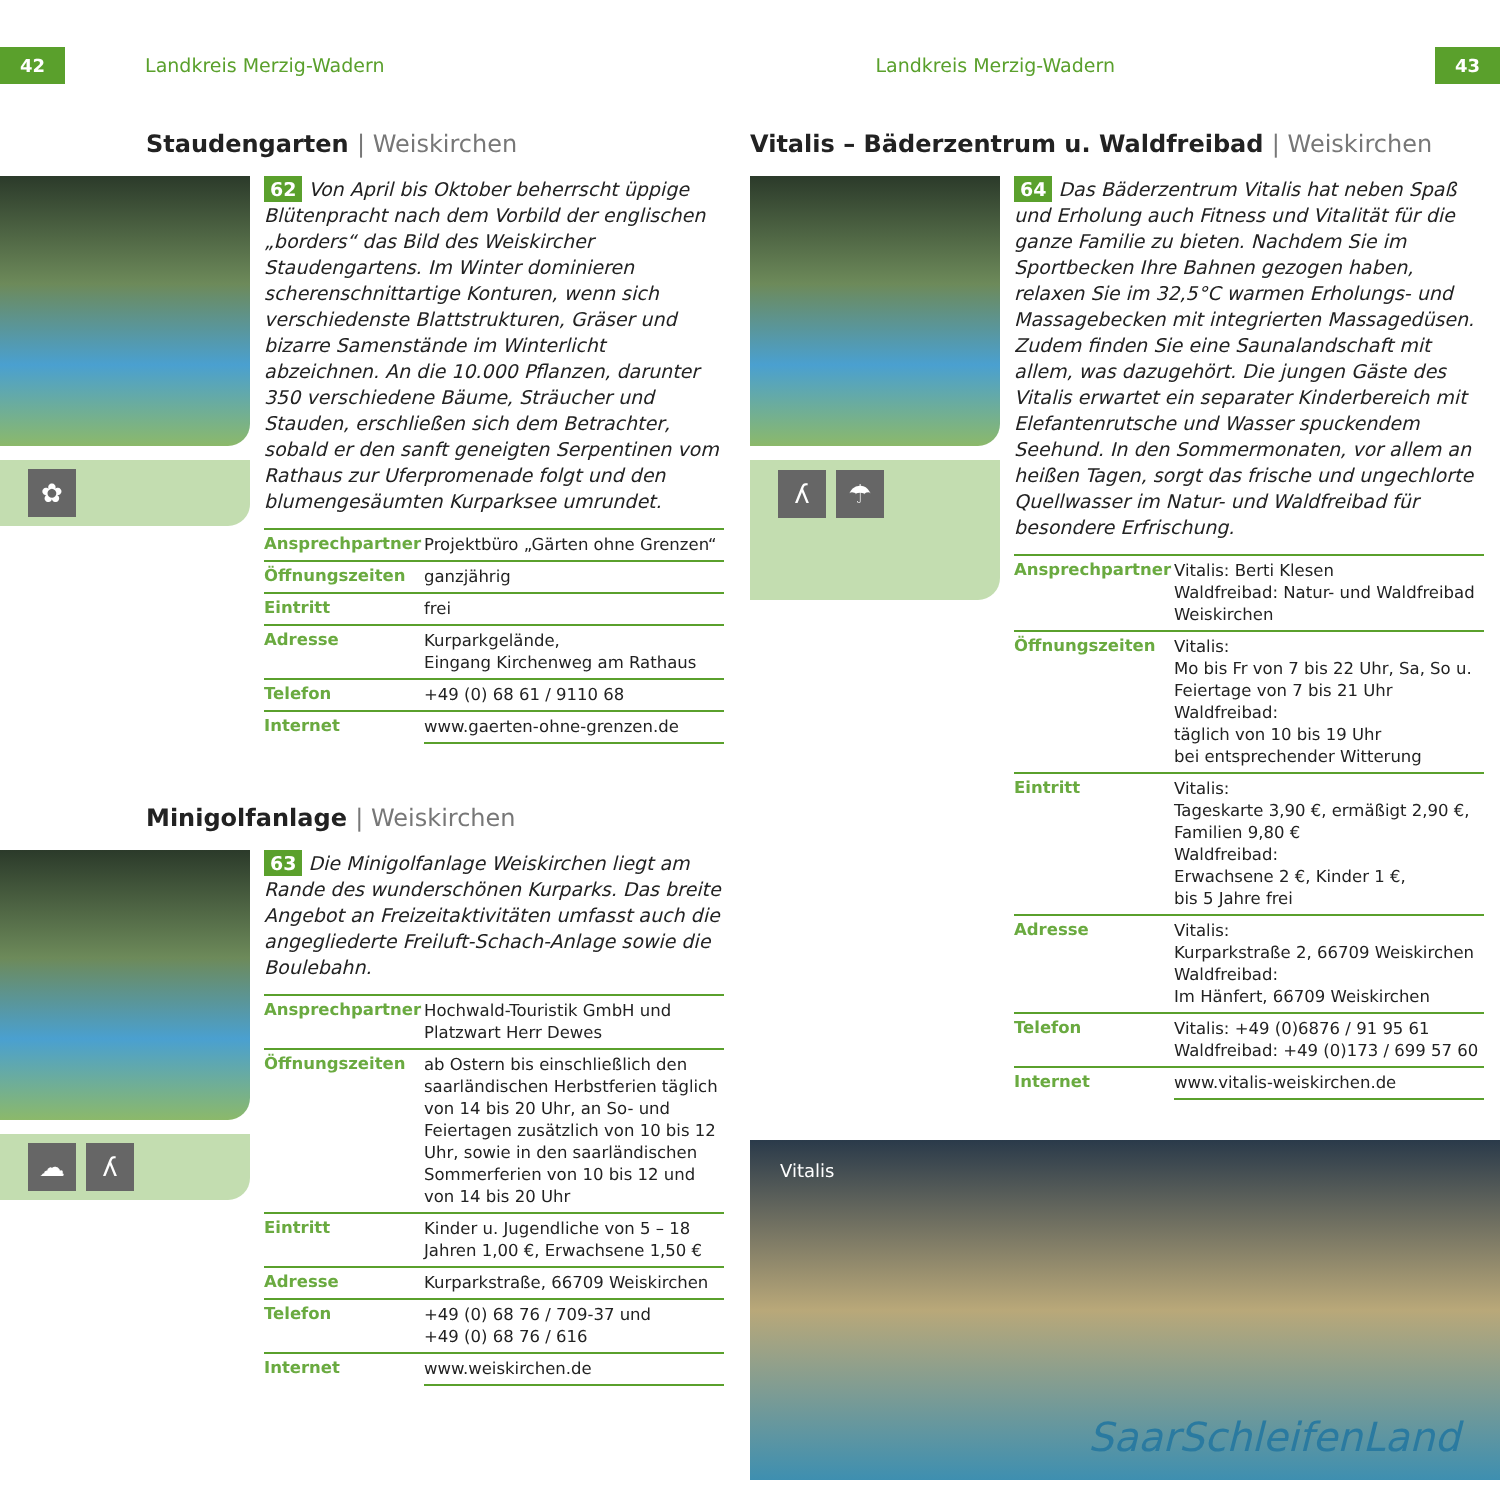42 Landkreis Merzig-Wadern Landkreis Merzig-Wadern 43
Staudengarten | Weiskirchen
✿
62 Von April bis Oktober beherrscht üppige Blütenpracht nach dem Vorbild der englischen „borders“ das Bild des Weiskircher Staudengartens. Im Winter dominieren scherenschnittartige Konturen, wenn sich verschiedenste Blattstrukturen, Gräser und bizarre Samenstände im Winterlicht abzeichnen. An die 10.000 Pflanzen, darunter 350 verschiedene Bäume, Sträucher und Stauden, erschließen sich dem Betrachter, sobald er den sanft geneigten Serpentinen vom Rathaus zur Uferpromenade folgt und den blumengesäumten Kurparksee umrundet.
| Ansprechpartner | Projektbüro „Gärten ohne Grenzen“ |
| Öffnungszeiten | ganzjährig |
| Eintritt | frei |
| Adresse | Kurparkgelände, Eingang Kirchenweg am Rathaus |
| Telefon | +49 (0) 68 61 / 9110 68 |
| Internet | www.gaerten-ohne-grenzen.de |
Minigolfanlage | Weiskirchen
☁ ʎ
63 Die Minigolfanlage Weiskirchen liegt am Rande des wunderschönen Kurparks. Das breite Angebot an Freizeitaktivitäten umfasst auch die angegliederte Freiluft-Schach-Anlage sowie die Boulebahn.
| Ansprechpartner | Hochwald-Touristik GmbH und Platzwart Herr Dewes |
| Öffnungszeiten | ab Ostern bis einschließlich den saarländischen Herbstferien täglich von 14 bis 20 Uhr, an So- und Feiertagen zusätzlich von 10 bis 12 Uhr, sowie in den saarländischen Sommerferien von 10 bis 12 und von 14 bis 20 Uhr |
| Eintritt | Kinder u. Jugendliche von 5 – 18 Jahren 1,00 €, Erwachsene 1,50 € |
| Adresse | Kurparkstraße, 66709 Weiskirchen |
| Telefon | +49 (0) 68 76 / 709-37 und +49 (0) 68 76 / 616 |
| Internet | www.weiskirchen.de |
Vitalis – Bäderzentrum u. Waldfreibad | Weiskirchen
ʎ ☂
64 Das Bäderzentrum Vitalis hat neben Spaß und Erholung auch Fitness und Vitalität für die ganze Familie zu bieten. Nachdem Sie im Sportbecken Ihre Bahnen gezogen haben, relaxen Sie im 32,5°C warmen Erholungs- und Massagebecken mit integrierten Massagedüsen. Zudem finden Sie eine Saunalandschaft mit allem, was dazugehört. Die jungen Gäste des Vitalis erwartet ein separater Kinderbereich mit Elefantenrutsche und Wasser spuckendem Seehund. In den Sommermonaten, vor allem an heißen Tagen, sorgt das frische und ungechlorte Quellwasser im Natur- und Waldfreibad für besondere Erfrischung.
| Ansprechpartner | Vitalis: Berti Klesen Waldfreibad: Natur- und Waldfreibad Weiskirchen |
| Öffnungszeiten | Vitalis: Mo bis Fr von 7 bis 22 Uhr, Sa, So u. Feiertage von 7 bis 21 Uhr Waldfreibad: täglich von 10 bis 19 Uhr bei entsprechender Witterung |
| Eintritt | Vitalis: Tageskarte 3,90 €, ermäßigt 2,90 €, Familien 9,80 € Waldfreibad: Erwachsene 2 €, Kinder 1 €, bis 5 Jahre frei |
| Adresse | Vitalis: Kurparkstraße 2, 66709 Weiskirchen Waldfreibad: Im Hänfert, 66709 Weiskirchen |
| Telefon | Vitalis: +49 (0)6876 / 91 95 61 Waldfreibad: +49 (0)173 / 699 57 60 |
| Internet | www.vitalis-weiskirchen.de |
Vitalis
SaarSchleifenLand